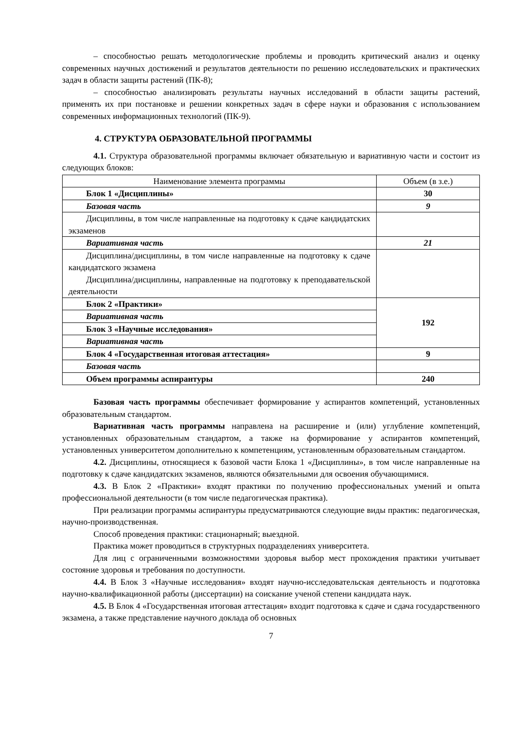– способностью решать методологические проблемы и проводить критический анализ и оценку современных научных достижений и результатов деятельности по решению исследовательских и практических задач в области защиты растений (ПК-8);
– способностью анализировать результаты научных исследований в области защиты растений, применять их при постановке и решении конкретных задач в сфере науки и образования с использованием современных информационных технологий (ПК-9).
4. СТРУКТУРА ОБРАЗОВАТЕЛЬНОЙ ПРОГРАММЫ
4.1. Структура образовательной программы включает обязательную и вариативную части и состоит из следующих блоков:
| Наименование элемента программы | Объем (в з.е.) |
| Блок 1 «Дисциплины» | 30 |
| Базовая часть | 9 |
| Дисциплины, в том числе направленные на подготовку к сдаче кандидатских экзаменов | |
| Вариативная часть | 21 |
| Дисциплина/дисциплины, в том числе направленные на подготовку к сдаче кандидатского экзамена Дисциплина/дисциплины, направленные на подготовку к преподавательской деятельности | |
| Блок 2 «Практики» | 192 |
| Вариативная часть | |
| Блок 3 «Научные исследования» | |
| Вариативная часть | |
| Блок 4 «Государственная итоговая аттестация» | 9 |
| Базовая часть | |
| Объем программы аспирантуры | 240 |
Базовая часть программы обеспечивает формирование у аспирантов компетенций, установленных образовательным стандартом.
Вариативная часть программы направлена на расширение и (или) углубление компетенций, установленных образовательным стандартом, а также на формирование у аспирантов компетенций, установленных университетом дополнительно к компетенциям, установленным образовательным стандартом.
4.2. Дисциплины, относящиеся к базовой части Блока 1 «Дисциплины», в том числе направленные на подготовку к сдаче кандидатских экзаменов, являются обязательными для освоения обучающимися.
4.3. В Блок 2 «Практики» входят практики по получению профессиональных умений и опыта профессиональной деятельности (в том числе педагогическая практика).
При реализации программы аспирантуры предусматриваются следующие виды практик: педагогическая, научно-производственная.
Способ проведения практики: стационарный; выездной.
Практика может проводиться в структурных подразделениях университета.
Для лиц с ограниченными возможностями здоровья выбор мест прохождения практики учитывает состояние здоровья и требования по доступности.
4.4. В Блок 3 «Научные исследования» входят научно-исследовательская деятельность и подготовка научно-квалификационной работы (диссертации) на соискание ученой степени кандидата наук.
4.5. В Блок 4 «Государственная итоговая аттестация» входит подготовка к сдаче и сдача государственного экзамена, а также представление научного доклада об основных
7